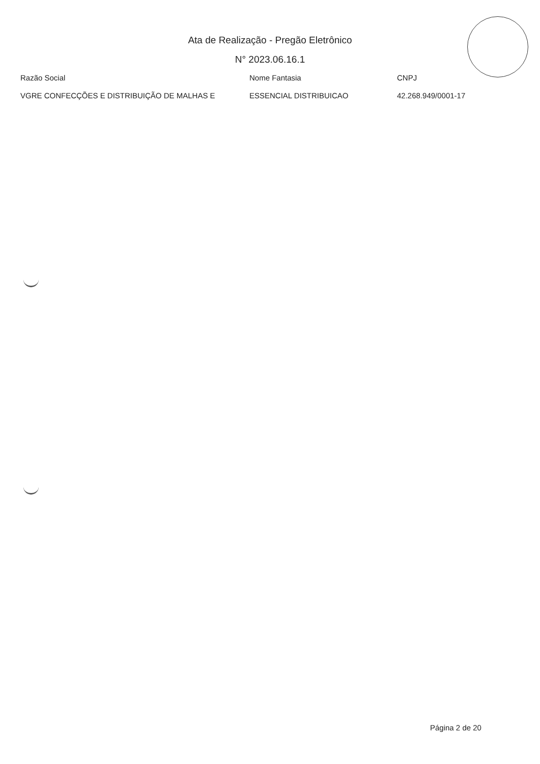Ata de Realização - Pregão Eletrônico
N° 2023.06.16.1
| Razão Social | Nome Fantasia | CNPJ |
| --- | --- | --- |
| VGRE CONFECÇÕES E DISTRIBUIÇÃO DE MALHAS E | ESSENCIAL DISTRIBUICAO | 42.268.949/0001-17 |
Página 2 de 20